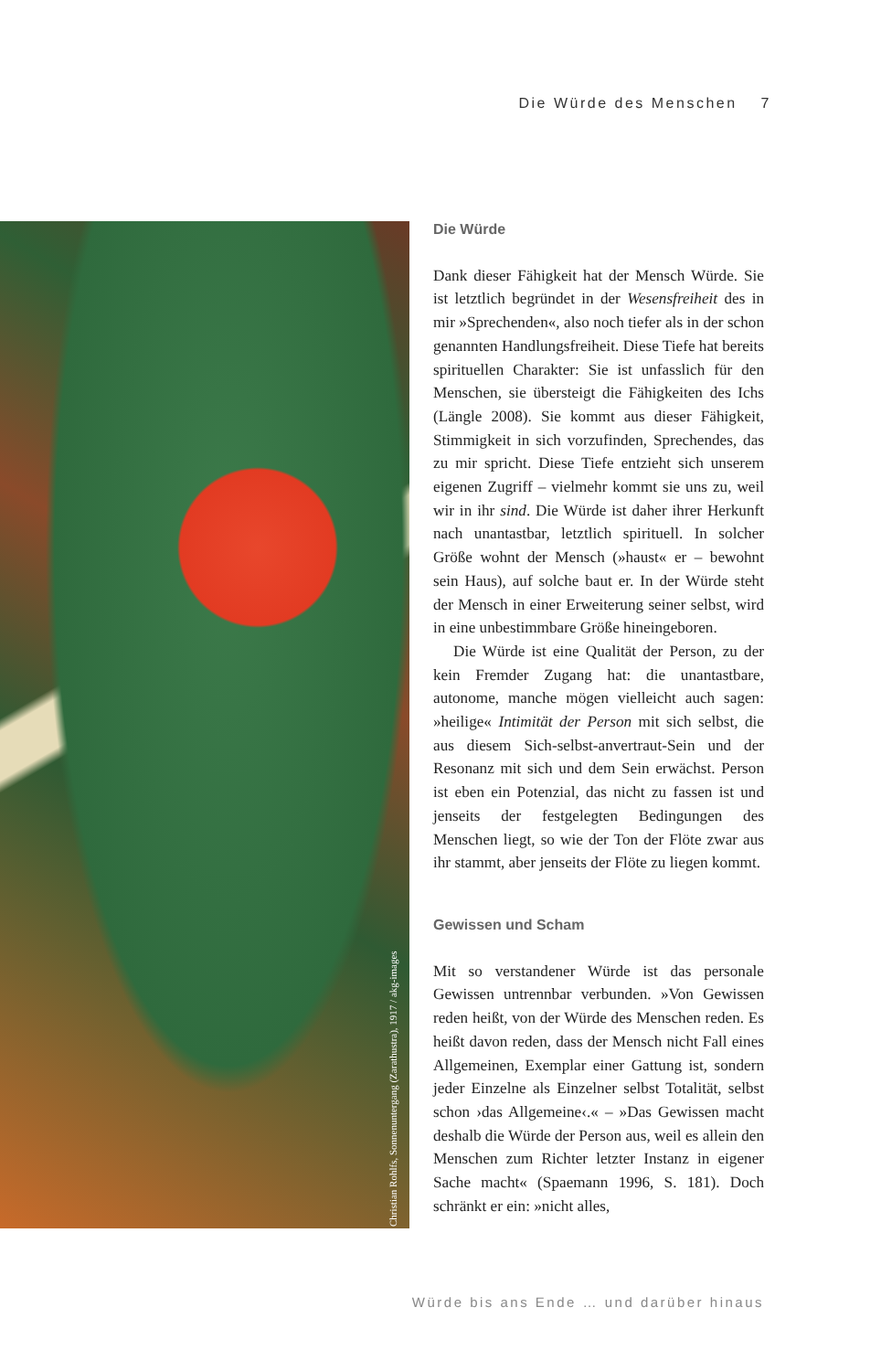Die Würde des Menschen 7
Christian Rohlfs, Sonnenuntergang (Zarathustra), 1917 / akg-images
Die Würde
Dank dieser Fähigkeit hat der Mensch Würde. Sie ist letztlich begründet in der Wesensfreiheit des in mir »Sprechenden«, also noch tiefer als in der schon genannten Handlungsfreiheit. Diese Tiefe hat bereits spirituellen Charakter: Sie ist unfasslich für den Menschen, sie übersteigt die Fähigkeiten des Ichs (Längle 2008). Sie kommt aus dieser Fähigkeit, Stimmigkeit in sich vorzufinden, Sprechendes, das zu mir spricht. Diese Tiefe entzieht sich unserem eigenen Zugriff – vielmehr kommt sie uns zu, weil wir in ihr sind. Die Würde ist daher ihrer Herkunft nach unantastbar, letztlich spirituell. In solcher Größe wohnt der Mensch (»haust« er – bewohnt sein Haus), auf solche baut er. In der Würde steht der Mensch in einer Erweiterung seiner selbst, wird in eine unbestimmbare Größe hineingeboren.
Die Würde ist eine Qualität der Person, zu der kein Fremder Zugang hat: die unantastbare, autonome, manche mögen vielleicht auch sagen: »heilige« Intimität der Person mit sich selbst, die aus diesem Sich-selbst-anvertraut-Sein und der Resonanz mit sich und dem Sein erwächst. Person ist eben ein Potenzial, das nicht zu fassen ist und jenseits der festgelegten Bedingungen des Menschen liegt, so wie der Ton der Flöte zwar aus ihr stammt, aber jenseits der Flöte zu liegen kommt.
Gewissen und Scham
Mit so verstandener Würde ist das personale Gewissen untrennbar verbunden. »Von Gewissen reden heißt, von der Würde des Menschen reden. Es heißt davon reden, dass der Mensch nicht Fall eines Allgemeinen, Exemplar einer Gattung ist, sondern jeder Einzelne als Einzelner selbst Totalität, selbst schon ›das Allgemeine‹.« – »Das Gewissen macht deshalb die Würde der Person aus, weil es allein den Menschen zum Richter letzter Instanz in eigener Sache macht« (Spaemann 1996, S. 181). Doch schränkt er ein: »nicht alles,
Würde bis ans Ende … und darüber hinaus